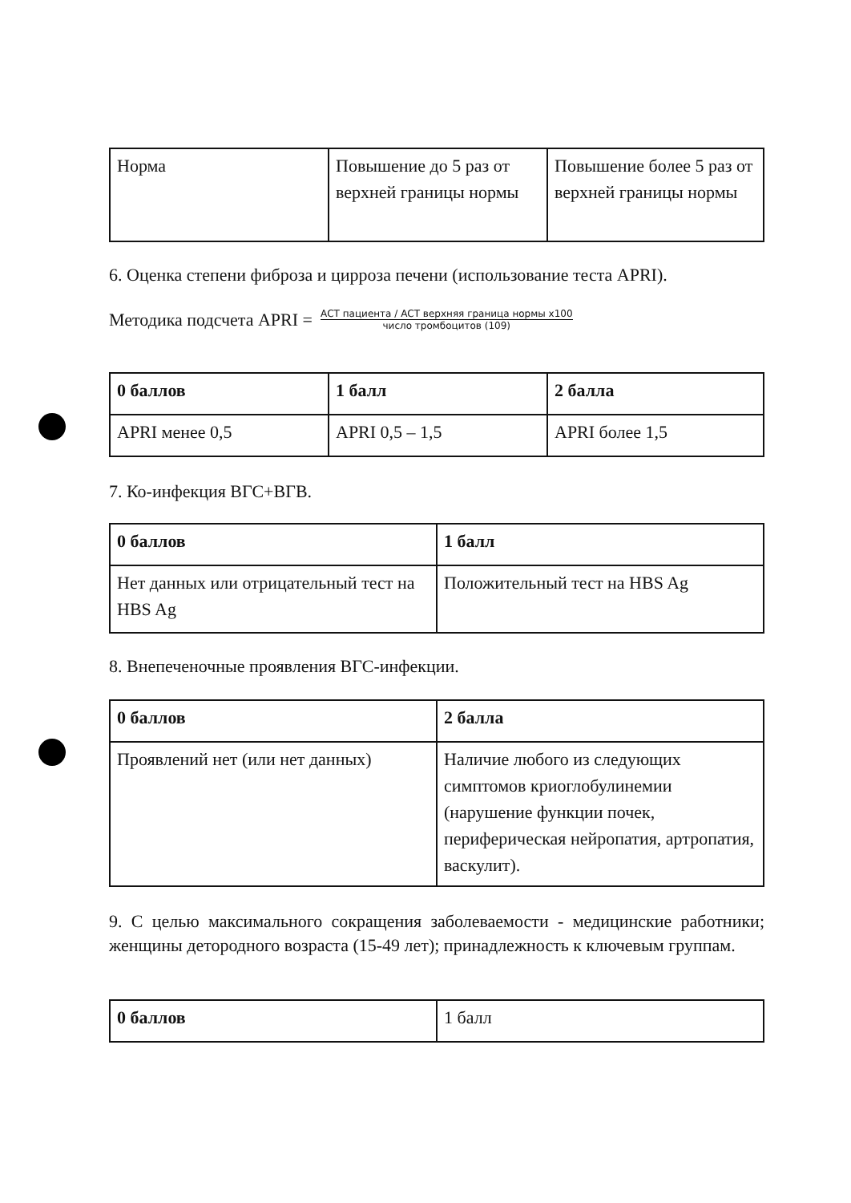| Норма | Повышение до 5 раз от верхней границы нормы | Повышение более 5 раз от верхней границы нормы |
6. Оценка степени фиброза и цирроза печени (использование теста APRI).
Методика подсчета APRI = АСТ пациента / АСТ верхняя граница нормы x100 число тромбоцитов (109)
| 0 баллов | 1 балл | 2 балла |
| APRI менее 0,5 | APRI 0,5 – 1,5 | APRI более 1,5 |
7. Ко-инфекция ВГС+ВГВ.
| 0 баллов | 1 балл |
| Нет данных или отрицательный тест на HBS Ag | Положительный тест на HBS Ag |
8. Внепеченочные проявления ВГС-инфекции.
| 0 баллов | 2 балла |
| Проявлений нет (или нет данных) | Наличие любого из следующих симптомов криоглобулинемии (нарушение функции почек, периферическая нейропатия, артропатия, васкулит). |
9. С целью максимального сокращения заболеваемости - медицинские работники; женщины детородного возраста (15-49 лет); принадлежность к ключевым группам.
| 0 баллов | 1 балл |